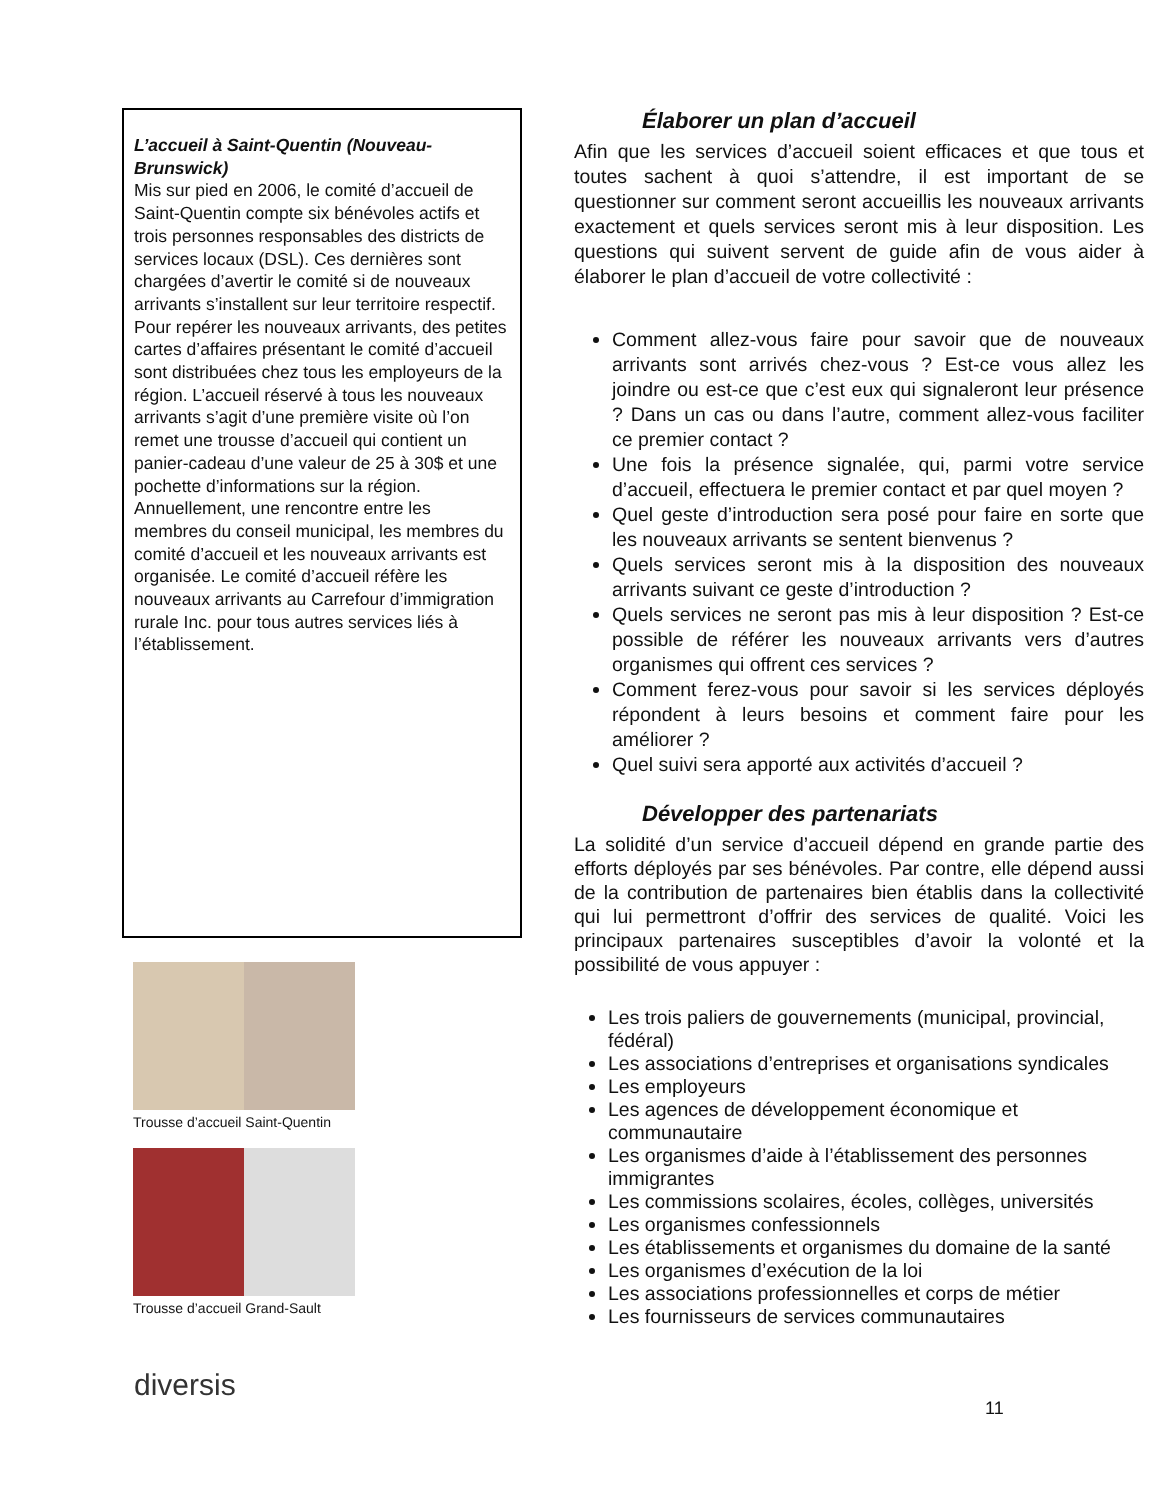L’accueil à Saint-Quentin (Nouveau-Brunswick)
Mis sur pied en 2006, le comité d’accueil de Saint-Quentin compte six bénévoles actifs et trois personnes responsables des districts de services locaux (DSL). Ces dernières sont chargées d’avertir le comité si de nouveaux arrivants s’installent sur leur territoire respectif. Pour repérer les nouveaux arrivants, des petites cartes d’affaires présentant le comité d’accueil sont distribuées chez tous les employeurs de la région. L’accueil réservé à tous les nouveaux arrivants s’agit d’une première visite où l’on remet une trousse d’accueil qui contient un panier-cadeau d’une valeur de 25 à 30$ et une pochette d’informations sur la région. Annuellement, une rencontre entre les membres du conseil municipal, les membres du comité d’accueil et les nouveaux arrivants est organisée. Le comité d’accueil réfère les nouveaux arrivants au Carrefour d’immigration rurale Inc. pour tous autres services liés à l’établissement.
Trousse d’accueil Saint-Quentin
Trousse d’accueil Grand-Sault
Élaborer un plan d’accueil
Afin que les services d’accueil soient efficaces et que tous et toutes sachent à quoi s’attendre, il est important de se questionner sur comment seront accueillis les nouveaux arrivants exactement et quels services seront mis à leur disposition. Les questions qui suivent servent de guide afin de vous aider à élaborer le plan d’accueil de votre collectivité :
Comment allez-vous faire pour savoir que de nouveaux arrivants sont arrivés chez-vous ? Est-ce vous allez les joindre ou est-ce que c’est eux qui signaleront leur présence ? Dans un cas ou dans l’autre, comment allez-vous faciliter ce premier contact ?
Une fois la présence signalée, qui, parmi votre service d’accueil, effectuera le premier contact et par quel moyen ?
Quel geste d’introduction sera posé pour faire en sorte que les nouveaux arrivants se sentent bienvenus ?
Quels services seront mis à la disposition des nouveaux arrivants suivant ce geste d’introduction ?
Quels services ne seront pas mis à leur disposition ? Est-ce possible de référer les nouveaux arrivants vers d’autres organismes qui offrent ces services ?
Comment ferez-vous pour savoir si les services déployés répondent à leurs besoins et comment faire pour les améliorer ?
Quel suivi sera apporté aux activités d’accueil ?
Développer des partenariats
La solidité d’un service d’accueil dépend en grande partie des efforts déployés par ses bénévoles. Par contre, elle dépend aussi de la contribution de partenaires bien établis dans la collectivité qui lui permettront d’offrir des services de qualité. Voici les principaux partenaires susceptibles d’avoir la volonté et la possibilité de vous appuyer :
Les trois paliers de gouvernements (municipal, provincial, fédéral)
Les associations d’entreprises et organisations syndicales
Les employeurs
Les agences de développement économique et communautaire
Les organismes d’aide à l’établissement des personnes immigrantes
Les commissions scolaires, écoles, collèges, universités
Les organismes confessionnels
Les établissements et organismes du domaine de la santé
Les organismes d’exécution de la loi
Les associations professionnelles et corps de métier
Les fournisseurs de services communautaires
diversis
11